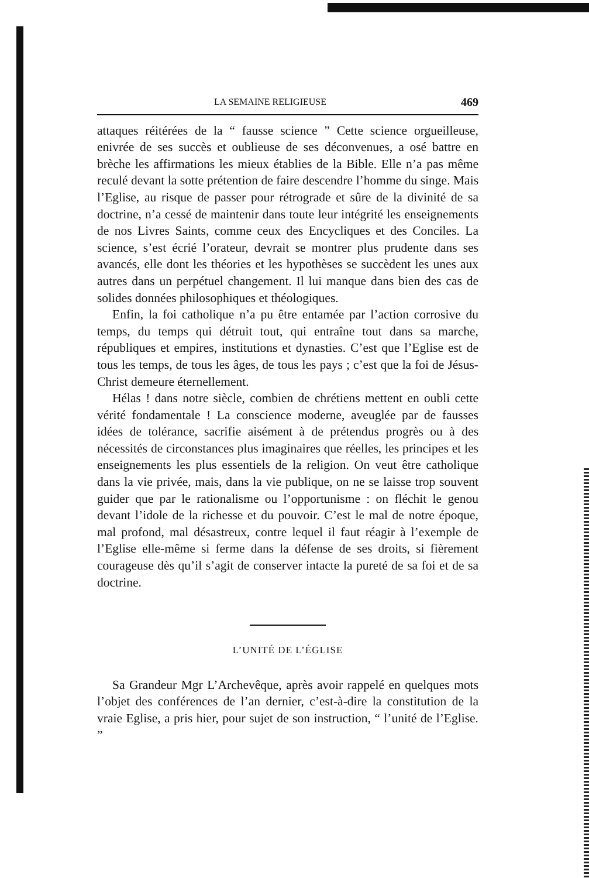LA SEMAINE RELIGIEUSE 469
attaques réitérées de la “ fausse science ” Cette science orgueilleuse, enivrée de ses succès et oublieuse de ses déconvenues, a osé battre en brèche les affirmations les mieux établies de la Bible. Elle n’a pas même reculé devant la sotte prétention de faire descendre l’homme du singe. Mais l’Eglise, au risque de passer pour rétrograde et sûre de la divinité de sa doctrine, n’a cessé de maintenir dans toute leur intégrité les enseignements de nos Livres Saints, comme ceux des Encycliques et des Conciles. La science, s’est écrié l’orateur, devrait se montrer plus prudente dans ses avancés, elle dont les théories et les hypothèses se succèdent les unes aux autres dans un perpétuel changement. Il lui manque dans bien des cas de solides données philosophiques et théologiques.
Enfin, la foi catholique n’a pu être entamée par l’action corrosive du temps, du temps qui détruit tout, qui entraîne tout dans sa marche, républiques et empires, institutions et dynasties. C’est que l’Eglise est de tous les temps, de tous les âges, de tous les pays ; c’est que la foi de Jésus-Christ demeure éternellement.
Hélas ! dans notre siècle, combien de chrétiens mettent en oubli cette vérité fondamentale ! La conscience moderne, aveuglée par de fausses idées de tolérance, sacrifie aisément à de prétendus progrès ou à des nécessités de circonstances plus imaginaires que réelles, les principes et les enseignements les plus essentiels de la religion. On veut être catholique dans la vie privée, mais, dans la vie publique, on ne se laisse trop souvent guider que par le rationalisme ou l’opportunisme : on fléchit le genou devant l’idole de la richesse et du pouvoir. C’est le mal de notre époque, mal profond, mal désastreux, contre lequel il faut réagir à l’exemple de l’Eglise elle-même si ferme dans la défense de ses droits, si fièrement courageuse dès qu’il s’agit de conserver intacte la pureté de sa foi et de sa doctrine.
L’UNITÉ DE L’ÉGLISE
Sa Grandeur Mgr L’Archevêque, après avoir rappelé en quelques mots l’objet des conférences de l’an dernier, c’est-à-dire la constitution de la vraie Eglise, a pris hier, pour sujet de son instruction, “ l’unité de l’Eglise. ”